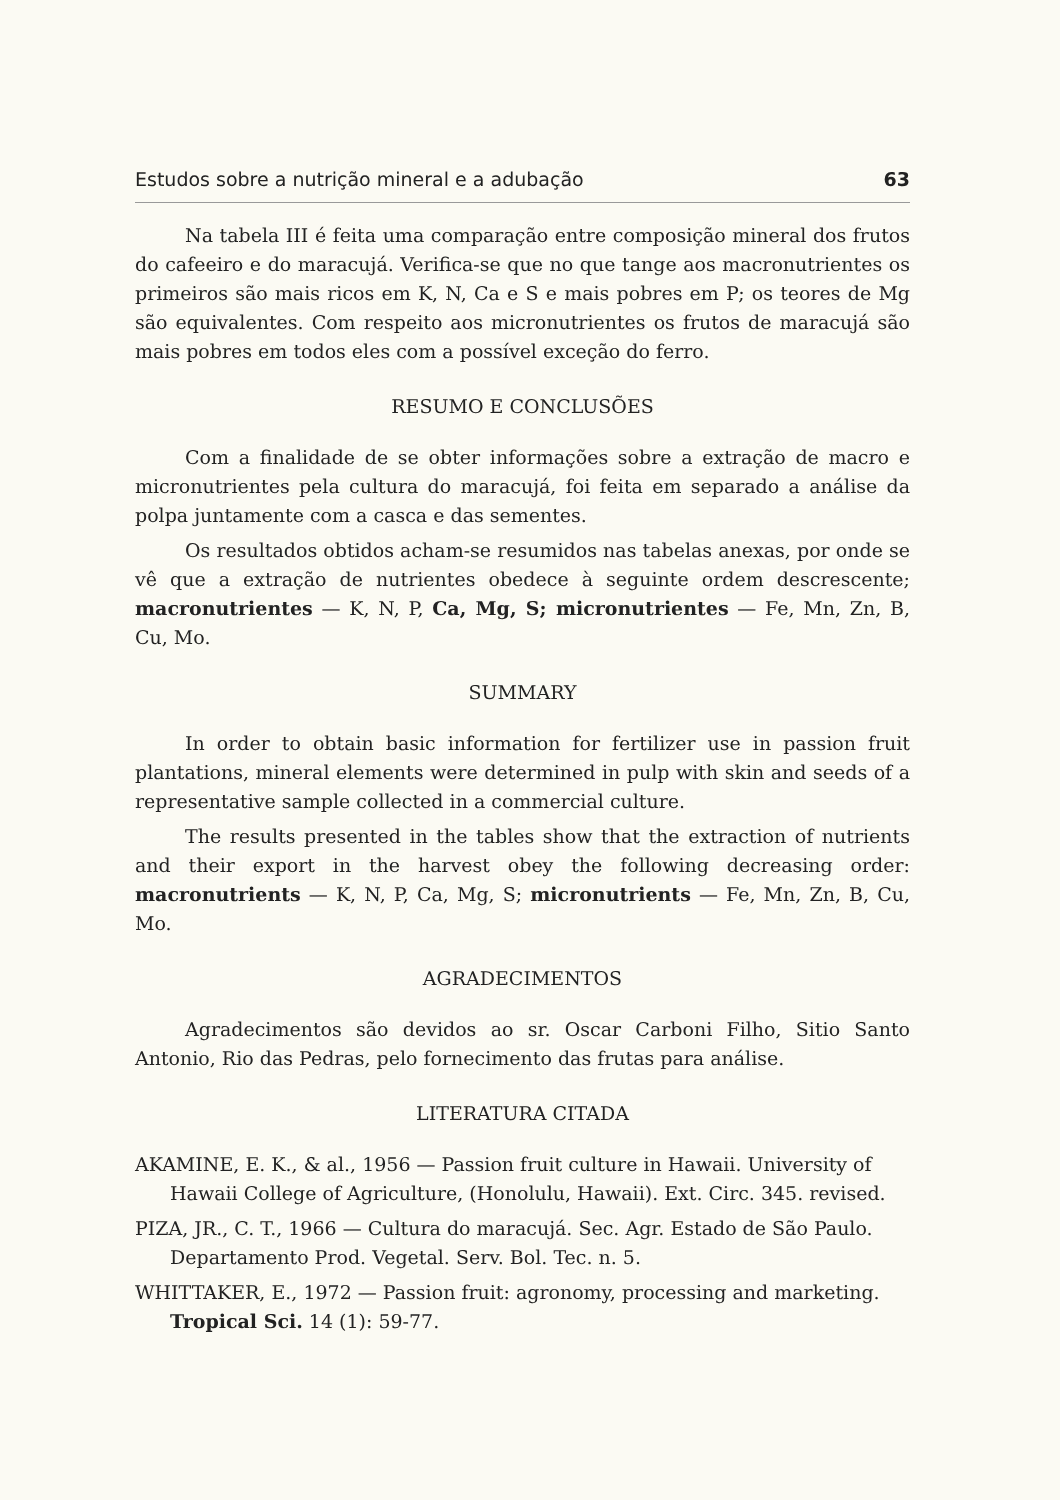Estudos sobre a nutrição mineral e a adubação 63
Na tabela III é feita uma comparação entre composição mineral dos frutos do cafeeiro e do maracujá. Verifica-se que no que tange aos macronutrientes os primeiros são mais ricos em K, N, Ca e S e mais pobres em P; os teores de Mg são equivalentes. Com respeito aos micronutrientes os frutos de maracujá são mais pobres em todos eles com a possível exceção do ferro.
RESUMO E CONCLUSÕES
Com a finalidade de se obter informações sobre a extração de macro e micronutrientes pela cultura do maracujá, foi feita em separado a análise da polpa juntamente com a casca e das sementes.
Os resultados obtidos acham-se resumidos nas tabelas anexas, por onde se vê que a extração de nutrientes obedece à seguinte ordem descrescente; macronutrientes — K, N, P, Ca, Mg, S; micronutrientes — Fe, Mn, Zn, B, Cu, Mo.
SUMMARY
In order to obtain basic information for fertilizer use in passion fruit plantations, mineral elements were determined in pulp with skin and seeds of a representative sample collected in a commercial culture.
The results presented in the tables show that the extraction of nutrients and their export in the harvest obey the following decreasing order: macronutrients — K, N, P, Ca, Mg, S; micronutrients — Fe, Mn, Zn, B, Cu, Mo.
AGRADECIMENTOS
Agradecimentos são devidos ao sr. Oscar Carboni Filho, Sitio Santo Antonio, Rio das Pedras, pelo fornecimento das frutas para análise.
LITERATURA CITADA
AKAMINE, E. K., & al., 1956 — Passion fruit culture in Hawaii. University of Hawaii College of Agriculture, (Honolulu, Hawaii). Ext. Circ. 345. revised.
PIZA, JR., C. T., 1966 — Cultura do maracujá. Sec. Agr. Estado de São Paulo. Departamento Prod. Vegetal. Serv. Bol. Tec. n. 5.
WHITTAKER, E., 1972 — Passion fruit: agronomy, processing and marketing. Tropical Sci. 14 (1): 59-77.